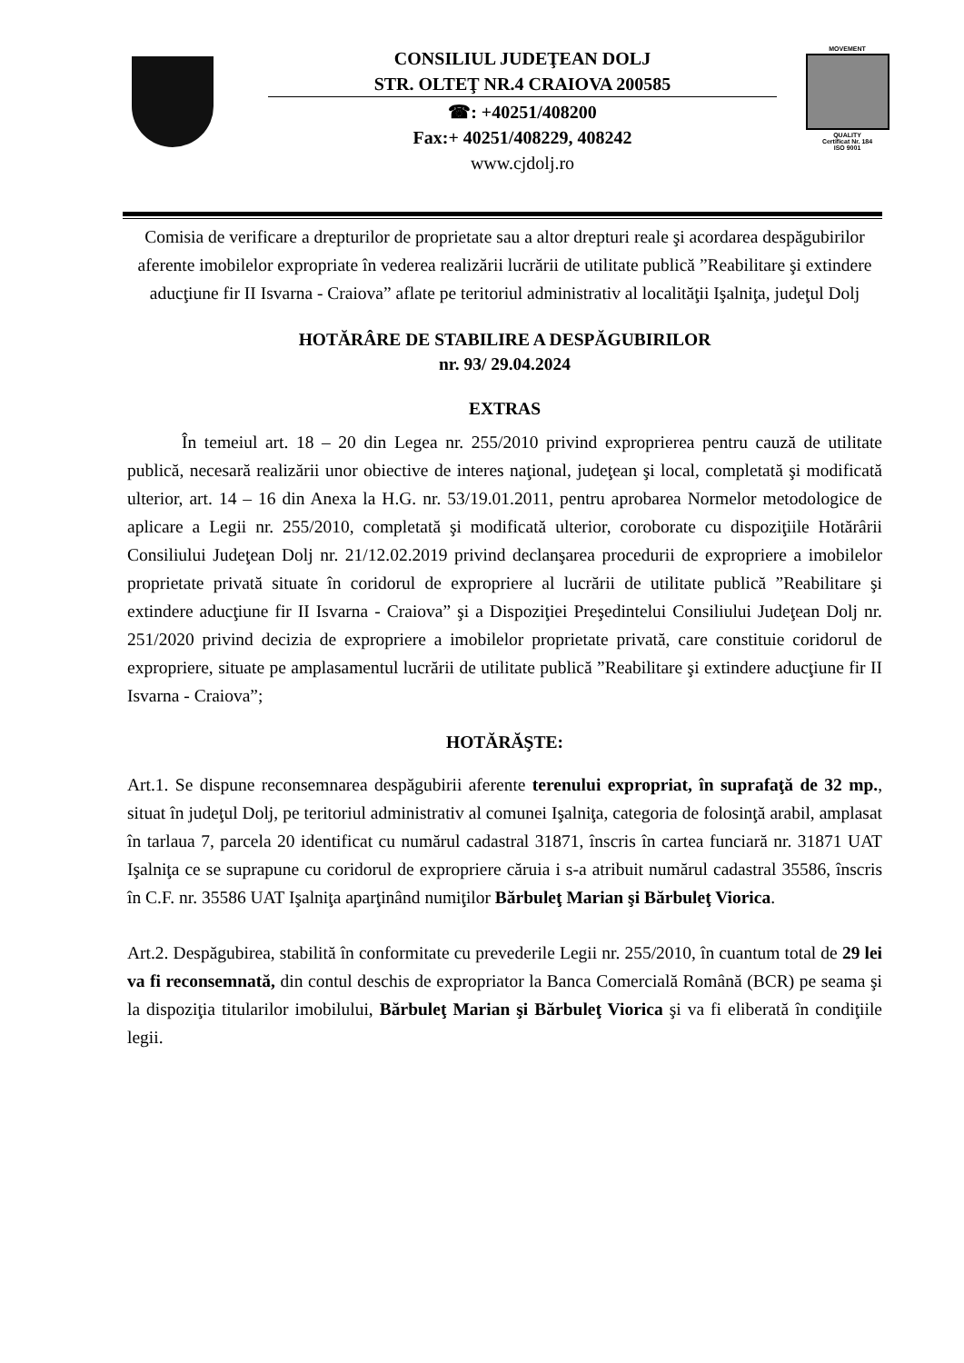CONSILIUL JUDEŢEAN DOLJ
STR. OLTEŢ NR.4 CRAIOVA 200585
☎: +40251/408200
Fax:+ 40251/408229, 408242
www.cjdolj.ro
MOVEMENT
QUALITY
Certificat Nr. 184
ISO 9001
Comisia de verificare a drepturilor de proprietate sau a altor drepturi reale şi acordarea despăgubirilor aferente imobilelor expropriate în vederea realizării lucrării de utilitate publică ”Reabilitare şi extindere aducţiune fir II Isvarna - Craiova” aflate pe teritoriul administrativ al localităţii Işalniţa, judeţul Dolj
HOTĂRÂRE DE STABILIRE A DESPĂGUBIRILOR
nr. 93/ 29.04.2024
EXTRAS
În temeiul art. 18 – 20 din Legea nr. 255/2010 privind exproprierea pentru cauză de utilitate publică, necesară realizării unor obiective de interes naţional, judeţean şi local, completată şi modificată ulterior, art. 14 – 16 din Anexa la H.G. nr. 53/19.01.2011, pentru aprobarea Normelor metodologice de aplicare a Legii nr. 255/2010, completată şi modificată ulterior, coroborate cu dispoziţiile Hotărârii Consiliului Judeţean Dolj nr. 21/12.02.2019 privind declanşarea procedurii de expropriere a imobilelor proprietate privată situate în coridorul de expropriere al lucrării de utilitate publică ”Reabilitare şi extindere aducţiune fir II Isvarna - Craiova” şi a Dispoziţiei Preşedintelui Consiliului Judeţean Dolj nr. 251/2020 privind decizia de expropriere a imobilelor proprietate privată, care constituie coridorul de expropriere, situate pe amplasamentul lucrării de utilitate publică ”Reabilitare şi extindere aducţiune fir II Isvarna - Craiova”;
HOTĂRĂŞTE:
Art.1. Se dispune reconsemnarea despăgubirii aferente terenului expropriat, în suprafaţă de 32 mp., situat în judeţul Dolj, pe teritoriul administrativ al comunei Işalniţa, categoria de folosinţă arabil, amplasat în tarlaua 7, parcela 20 identificat cu numărul cadastral 31871, înscris în cartea funciară nr. 31871 UAT Işalniţa ce se suprapune cu coridorul de expropriere căruia i s-a atribuit numărul cadastral 35586, înscris în C.F. nr. 35586 UAT Işalniţa aparţinând numiţilor Bărbuleţ Marian şi Bărbuleţ Viorica.
Art.2. Despăgubirea, stabilită în conformitate cu prevederile Legii nr. 255/2010, în cuantum total de 29 lei va fi reconsemnată, din contul deschis de expropriator la Banca Comercială Română (BCR) pe seama şi la dispoziţia titularilor imobilului, Bărbuleţ Marian şi Bărbuleţ Viorica şi va fi eliberată în condiţiile legii.